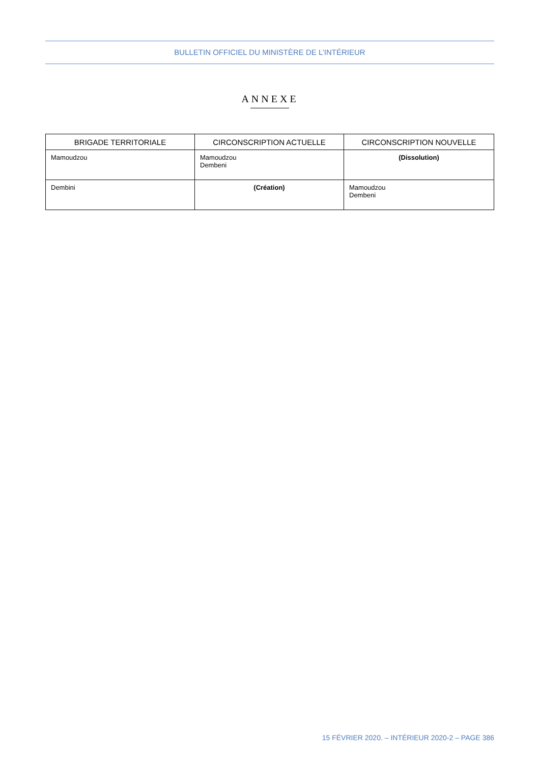BULLETIN OFFICIEL DU MINISTÈRE DE L’INTÉRIEUR
ANNEXE
| BRIGADE TERRITORIALE | CIRCONSCRIPTION ACTUELLE | CIRCONSCRIPTION NOUVELLE |
| --- | --- | --- |
| Mamoudzou | Mamoudzou Dembeni | (Dissolution) |
| Dembini | (Création) | Mamoudzou Dembeni |
15 FÉVRIER 2020. – INTÉRIEUR 2020-2 – PAGE 386